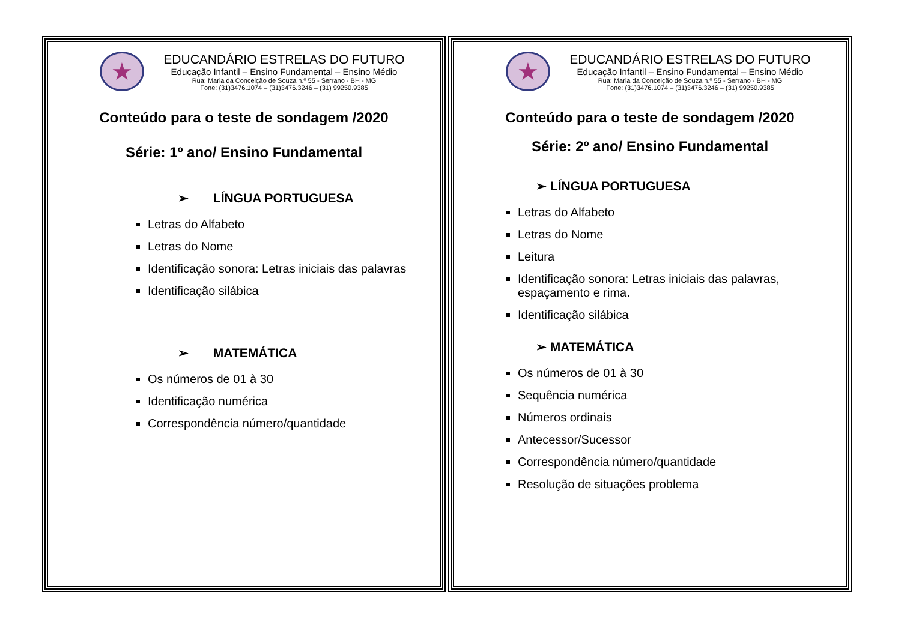★
EDUCANDÁRIO ESTRELAS DO FUTURO
Educação Infantil – Ensino Fundamental – Ensino Médio
Rua: Maria da Conceição de Souza n.º 55 - Serrano - BH - MG
Fone: (31)3476.1074 – (31)3476.3246 – (31) 99250.9385
Conteúdo para o teste de sondagem /2020
Série: 1º ano/ Ensino Fundamental
➢ LÍNGUA PORTUGUESA
Letras do Alfabeto
Letras do Nome
Identificação sonora: Letras iniciais das palavras
Identificação silábica
➢ MATEMÁTICA
Os números de 01 à 30
Identificação numérica
Correspondência número/quantidade
★
EDUCANDÁRIO ESTRELAS DO FUTURO
Educação Infantil – Ensino Fundamental – Ensino Médio
Rua: Maria da Conceição de Souza n.º 55 - Serrano - BH - MG
Fone: (31)3476.1074 – (31)3476.3246 – (31) 99250.9385
Conteúdo para o teste de sondagem /2020
Série: 2º ano/ Ensino Fundamental
➢ LÍNGUA PORTUGUESA
Letras do Alfabeto
Letras do Nome
Leitura
Identificação sonora: Letras iniciais das palavras, espaçamento e rima.
Identificação silábica
➢ MATEMÁTICA
Os números de 01 à 30
Sequência numérica
Números ordinais
Antecessor/Sucessor
Correspondência número/quantidade
Resolução de situações problema